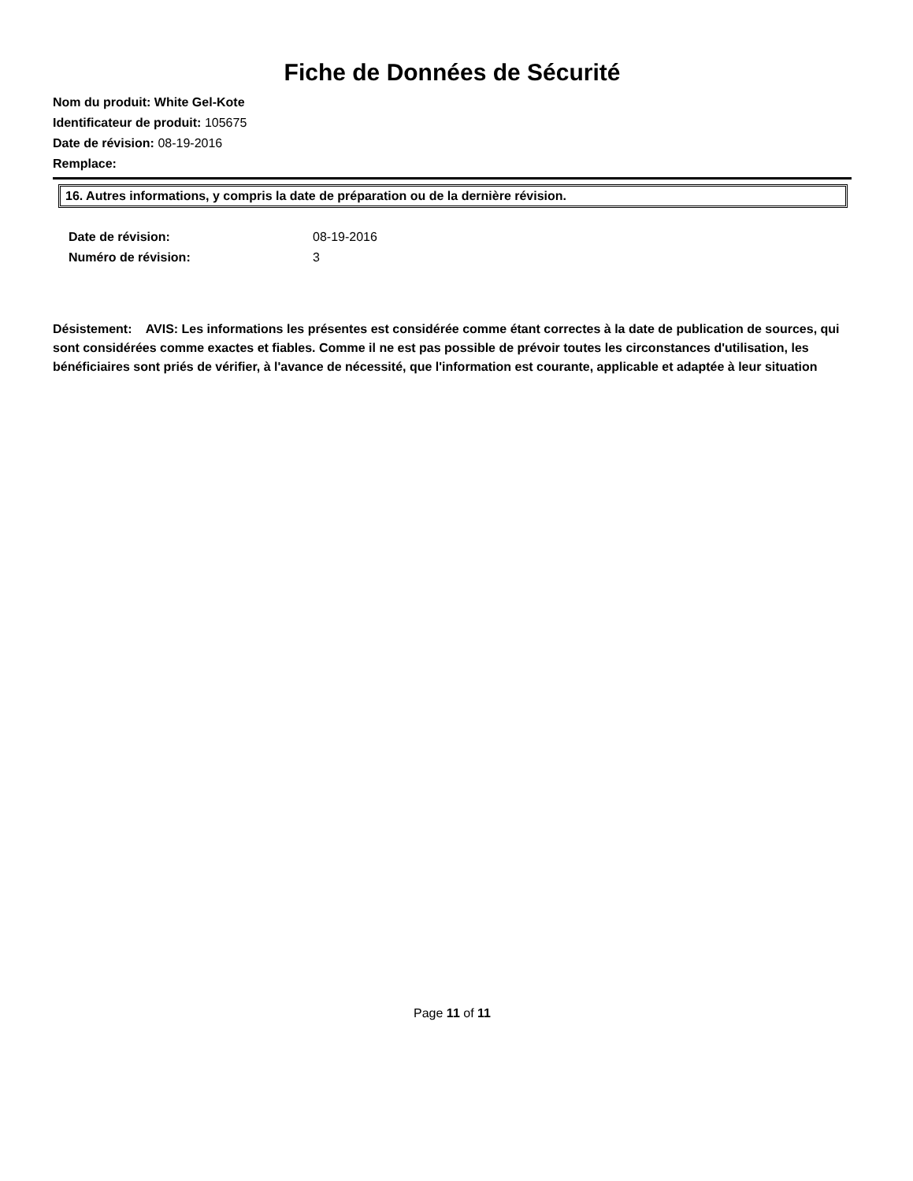Fiche de Données de Sécurité
Nom du produit: White Gel-Kote
Identificateur de produit: 105675
Date de révision: 08-19-2016
Remplace:
16. Autres informations, y compris la date de préparation ou de la dernière révision.
Date de révision: 08-19-2016
Numéro de révision: 3
Désistement: AVIS: Les informations les présentes est considérée comme étant correctes à la date de publication de sources, qui sont considérées comme exactes et fiables. Comme il ne est pas possible de prévoir toutes les circonstances d'utilisation, les bénéficiaires sont priés de vérifier, à l'avance de nécessité, que l'information est courante, applicable et adaptée à leur situation
Page 11 of 11